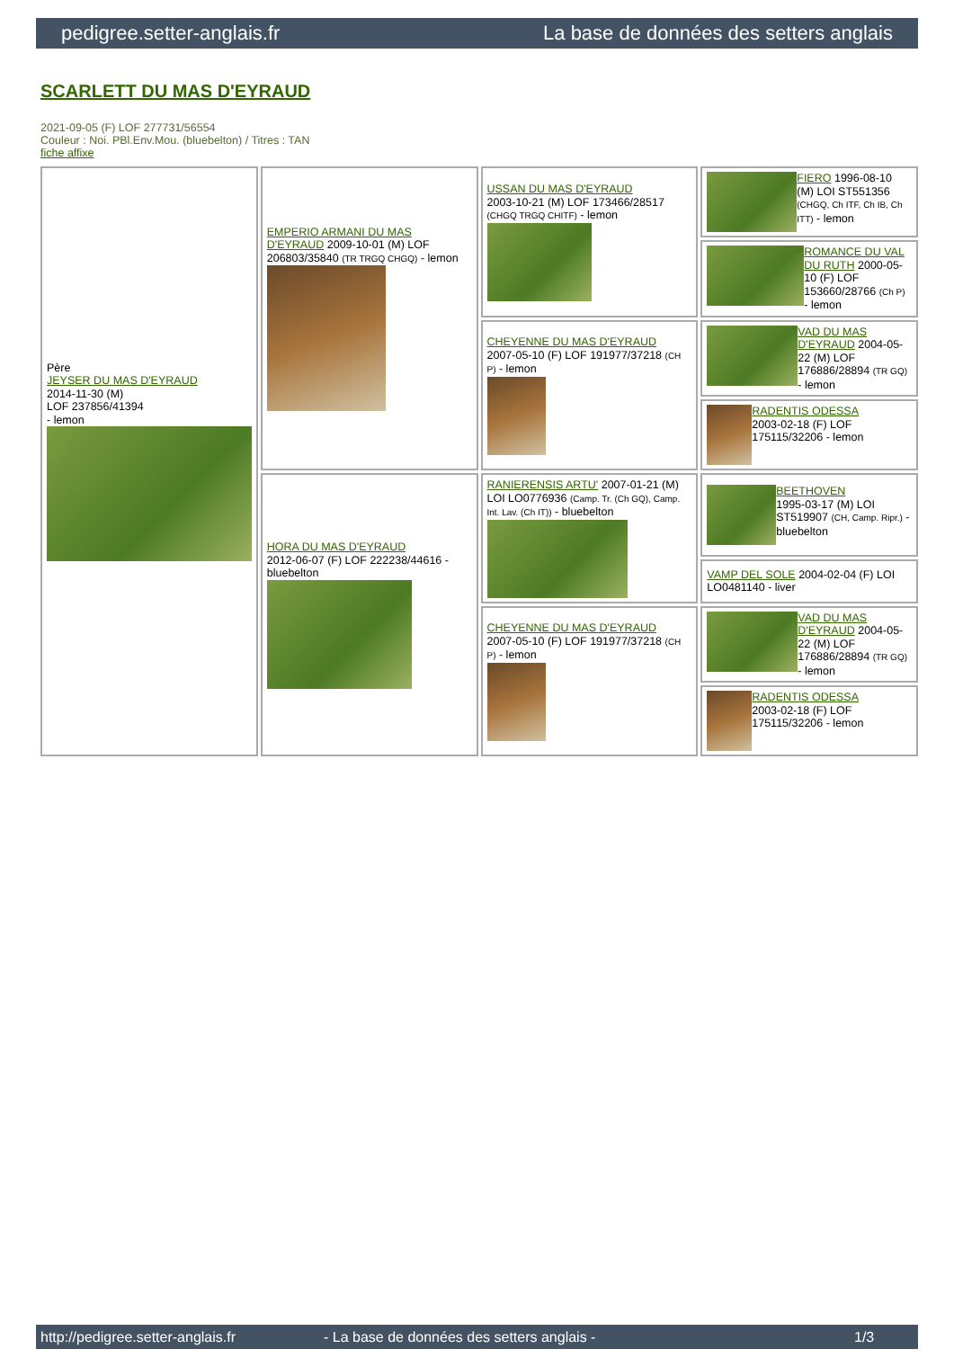pedigree.setter-anglais.fr La base de données des setters anglais
SCARLETT DU MAS D'EYRAUD
2021-09-05 (F) LOF 277731/56554
Couleur : Noi. PBl.Env.Mou. (bluebelton) / Titres : TAN
fiche affixe
| Père JEYSER DU MAS D'EYRAUD 2014-11-30 (M) LOF 237856/41394 - lemon | EMPERIO ARMANI DU MAS D'EYRAUD 2009-10-01 (M) LOF 206803/35840 (TR TRGQ CHGQ) - lemon | USSAN DU MAS D'EYRAUD 2003-10-21 (M) LOF 173466/28517 (CHGQ TRGQ CHITF) - lemon | FIERO 1996-08-10 (M) LOI ST551356 (CHGQ, Ch ITF, Ch IB, Ch ITT) - lemon |
| | | | ROMANCE DU VAL DU RUTH 2000-05-10 (F) LOF 153660/28766 (Ch P) - lemon |
| | | CHEYENNE DU MAS D'EYRAUD 2007-05-10 (F) LOF 191977/37218 (CH P) - lemon | VAD DU MAS D'EYRAUD 2004-05-22 (M) LOF 176886/28894 (TR GQ) - lemon |
| | | | RADENTIS ODESSA 2003-02-18 (F) LOF 175115/32206 - lemon |
| | HORA DU MAS D'EYRAUD 2012-06-07 (F) LOF 222238/44616 - bluebelton | RANIERENSIS ARTU' 2007-01-21 (M) LOI LO0776936 (Camp. Tr. (Ch GQ), Camp. Int. Lav. (Ch IT)) - bluebelton | BEETHOVEN 1995-03-17 (M) LOI ST519907 (CH, Camp. Ripr.) - bluebelton |
| | | | VAMP DEL SOLE 2004-02-04 (F) LOI LO0481140 - liver |
| | | CHEYENNE DU MAS D'EYRAUD 2007-05-10 (F) LOF 191977/37218 (CH P) - lemon | VAD DU MAS D'EYRAUD 2004-05-22 (M) LOF 176886/28894 (TR GQ) - lemon |
| | | | RADENTIS ODESSA 2003-02-18 (F) LOF 175115/32206 - lemon |
http://pedigree.setter-anglais.fr - La base de données des setters anglais - 1/3